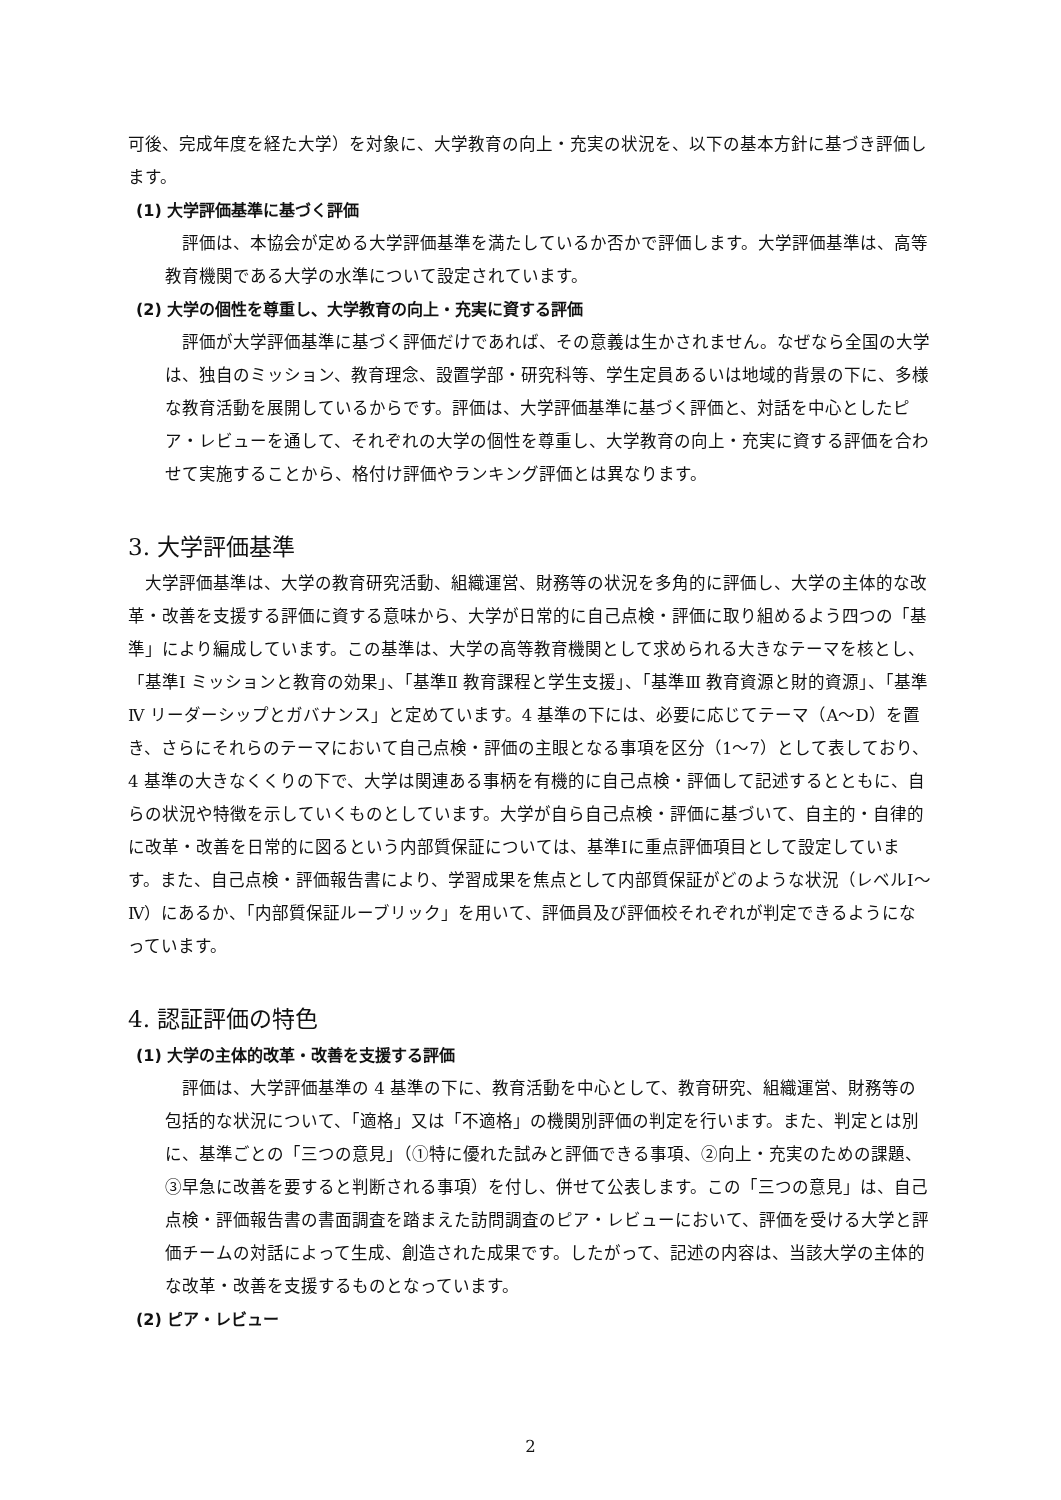可後、完成年度を経た大学）を対象に、大学教育の向上・充実の状況を、以下の基本方針に基づき評価します。
(1) 大学評価基準に基づく評価
　評価は、本協会が定める大学評価基準を満たしているか否かで評価します。大学評価基準は、高等教育機関である大学の水準について設定されています。
(2) 大学の個性を尊重し、大学教育の向上・充実に資する評価
　評価が大学評価基準に基づく評価だけであれば、その意義は生かされません。なぜなら全国の大学は、独自のミッション、教育理念、設置学部・研究科等、学生定員あるいは地域的背景の下に、多様な教育活動を展開しているからです。評価は、大学評価基準に基づく評価と、対話を中心としたピア・レビューを通して、それぞれの大学の個性を尊重し、大学教育の向上・充実に資する評価を合わせて実施することから、格付け評価やランキング評価とは異なります。
3. 大学評価基準
　大学評価基準は、大学の教育研究活動、組織運営、財務等の状況を多角的に評価し、大学の主体的な改革・改善を支援する評価に資する意味から、大学が日常的に自己点検・評価に取り組めるよう四つの「基準」により編成しています。この基準は、大学の高等教育機関として求められる大きなテーマを核とし、「基準Ⅰ ミッションと教育の効果」、「基準Ⅱ 教育課程と学生支援」、「基準Ⅲ 教育資源と財的資源」、「基準Ⅳ リーダーシップとガバナンス」と定めています。4 基準の下には、必要に応じてテーマ（A～D）を置き、さらにそれらのテーマにおいて自己点検・評価の主眼となる事項を区分（1～7）として表しており、4 基準の大きなくくりの下で、大学は関連ある事柄を有機的に自己点検・評価して記述するとともに、自らの状況や特徴を示していくものとしています。大学が自ら自己点検・評価に基づいて、自主的・自律的に改革・改善を日常的に図るという内部質保証については、基準Ⅰに重点評価項目として設定しています。また、自己点検・評価報告書により、学習成果を焦点として内部質保証がどのような状況（レベルⅠ～Ⅳ）にあるか、「内部質保証ルーブリック」を用いて、評価員及び評価校それぞれが判定できるようになっています。
4. 認証評価の特色
(1) 大学の主体的改革・改善を支援する評価
　評価は、大学評価基準の 4 基準の下に、教育活動を中心として、教育研究、組織運営、財務等の包括的な状況について、「適格」又は「不適格」の機関別評価の判定を行います。また、判定とは別に、基準ごとの「三つの意見」（①特に優れた試みと評価できる事項、②向上・充実のための課題、③早急に改善を要すると判断される事項）を付し、併せて公表します。この「三つの意見」は、自己点検・評価報告書の書面調査を踏まえた訪問調査のピア・レビューにおいて、評価を受ける大学と評価チームの対話によって生成、創造された成果です。したがって、記述の内容は、当該大学の主体的な改革・改善を支援するものとなっています。
(2) ピア・レビュー
2